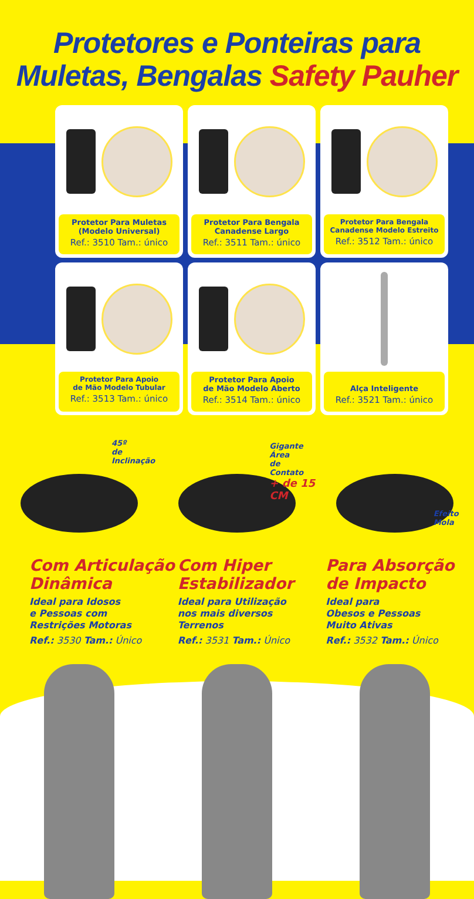Protetores e Ponteiras para
Muletas, Bengalas Safety Pauher
Protetor Para Muletas
(Modelo Universal)
Ref.: 3510 Tam.: único
Protetor Para Bengala
Canadense Largo
Ref.: 3511 Tam.: único
Protetor Para Bengala
Canadense Modelo Estreito
Ref.: 3512 Tam.: único
Protetor Para Apoio
de Mão Modelo Tubular
Ref.: 3513 Tam.: único
Protetor Para Apoio
de Mão Modelo Aberto
Ref.: 3514 Tam.: único
Alça Inteligente
Ref.: 3521 Tam.: único
45º
de Inclinação
Gigante Área
de Contato
+ de 15 CM
Efeito
Mola
Com Articulação
Dinâmica
Ideal para Idosos
e Pessoas com
Restrições Motoras
Ref.: 3530 Tam.: Único
Com Hiper
Estabilizador
Ideal para Utilização
nos mais diversos
Terrenos
Ref.: 3531 Tam.: Único
Para Absorção
de Impacto
Ideal para
Obesos e Pessoas
Muito Ativas
Ref.: 3532 Tam.: Único